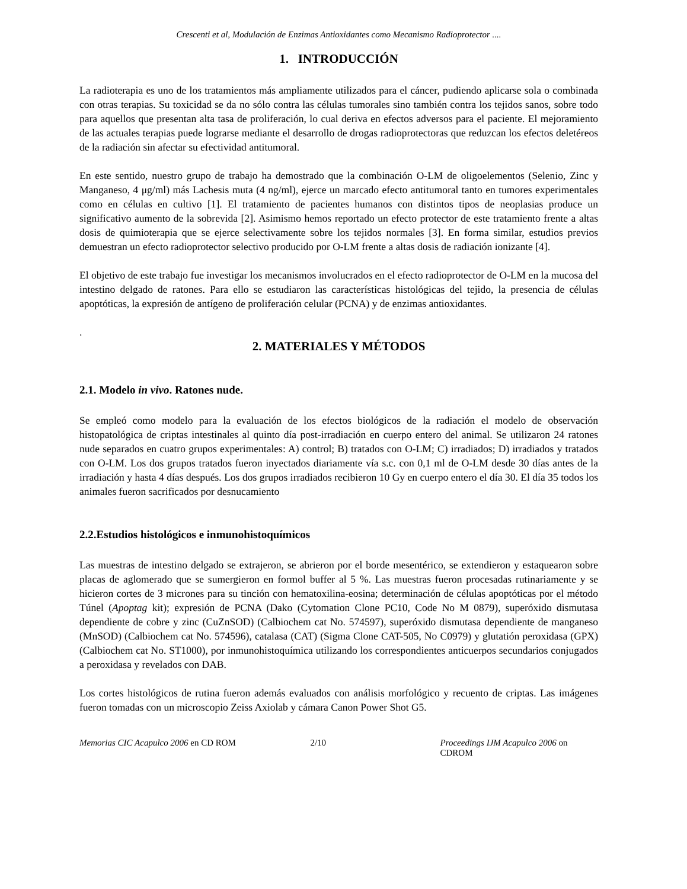Crescenti et al, Modulación de Enzimas Antioxidantes como Mecanismo Radioprotector ....
1. INTRODUCCIÓN
La radioterapia es uno de los tratamientos más ampliamente utilizados para el cáncer, pudiendo aplicarse sola o combinada con otras terapias. Su toxicidad se da no sólo contra las células tumorales sino también contra los tejidos sanos, sobre todo para aquellos que presentan alta tasa de proliferación, lo cual deriva en efectos adversos para el paciente. El mejoramiento de las actuales terapias puede lograrse mediante el desarrollo de drogas radioprotectoras que reduzcan los efectos deletéreos de la radiación sin afectar su efectividad antitumoral.
En este sentido, nuestro grupo de trabajo ha demostrado que la combinación O-LM de oligoelementos (Selenio, Zinc y Manganeso, 4 μg/ml) más Lachesis muta (4 ng/ml), ejerce un marcado efecto antitumoral tanto en tumores experimentales como en células en cultivo [1]. El tratamiento de pacientes humanos con distintos tipos de neoplasias produce un significativo aumento de la sobrevida [2]. Asimismo hemos reportado un efecto protector de este tratamiento frente a altas dosis de quimioterapia que se ejerce selectivamente sobre los tejidos normales [3]. En forma similar, estudios previos demuestran un efecto radioprotector selectivo producido por O-LM frente a altas dosis de radiación ionizante [4].
El objetivo de este trabajo fue investigar los mecanismos involucrados en el efecto radioprotector de O-LM en la mucosa del intestino delgado de ratones. Para ello se estudiaron las características histológicas del tejido, la presencia de células apoptóticas, la expresión de antígeno de proliferación celular (PCNA) y de enzimas antioxidantes.
.
2. MATERIALES Y MÉTODOS
2.1. Modelo in vivo. Ratones nude.
Se empleó como modelo para la evaluación de los efectos biológicos de la radiación el modelo de observación histopatológica de criptas intestinales al quinto día post-irradiación en cuerpo entero del animal. Se utilizaron 24 ratones nude separados en cuatro grupos experimentales: A) control; B) tratados con O-LM; C) irradiados; D) irradiados y tratados con O-LM. Los dos grupos tratados fueron inyectados diariamente vía s.c. con 0,1 ml de O-LM desde 30 días antes de la irradiación y hasta 4 días después. Los dos grupos irradiados recibieron 10 Gy en cuerpo entero el día 30. El día 35 todos los animales fueron sacrificados por desnucamiento
2.2.Estudios histológicos e inmunohistoquímicos
Las muestras de intestino delgado se extrajeron, se abrieron por el borde mesentérico, se extendieron y estaquearon sobre placas de aglomerado que se sumergieron en formol buffer al 5 %. Las muestras fueron procesadas rutinariamente y se hicieron cortes de 3 micrones para su tinción con hematoxilina-eosina; determinación de células apoptóticas por el método Túnel (Apoptag kit); expresión de PCNA (Dako (Cytomation Clone PC10, Code No M 0879), superóxido dismutasa dependiente de cobre y zinc (CuZnSOD) (Calbiochem cat No. 574597), superóxido dismutasa dependiente de manganeso (MnSOD) (Calbiochem cat No. 574596), catalasa (CAT) (Sigma Clone CAT-505, No C0979) y glutatión peroxidasa (GPX) (Calbiochem cat No. ST1000), por inmunohistoquímica utilizando los correspondientes anticuerpos secundarios conjugados a peroxidasa y revelados con DAB.
Los cortes histológicos de rutina fueron además evaluados con análisis morfológico y recuento de criptas. Las imágenes fueron tomadas con un microscopio Zeiss Axiolab y cámara Canon Power Shot G5.
Memorias CIC Acapulco 2006 en CD ROM 2/10 Proceedings IJM Acapulco 2006 on CDROM